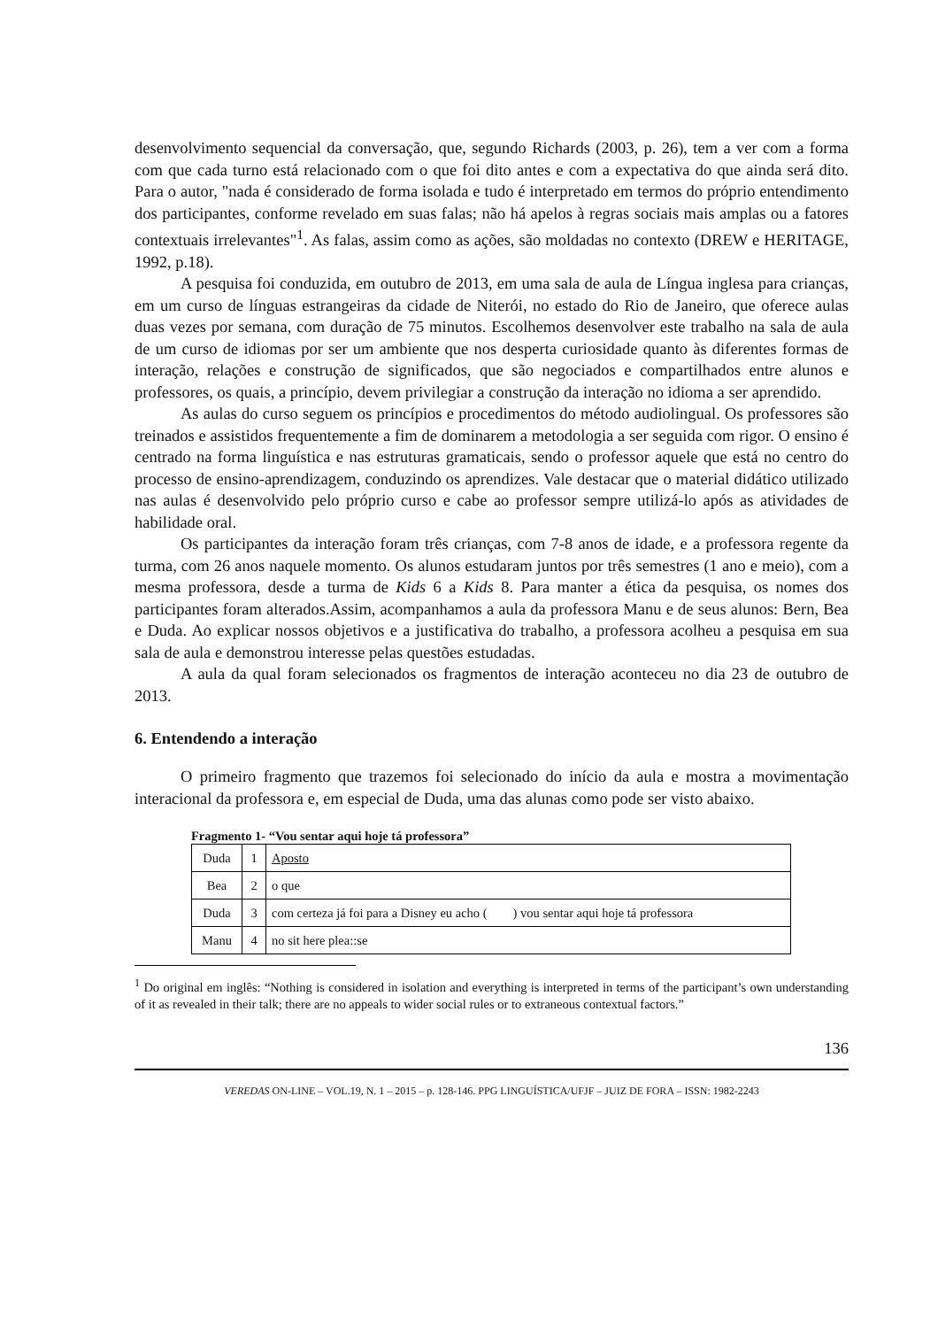desenvolvimento sequencial da conversação, que, segundo Richards (2003, p. 26), tem a ver com a forma com que cada turno está relacionado com o que foi dito antes e com a expectativa do que ainda será dito. Para o autor, "nada é considerado de forma isolada e tudo é interpretado em termos do próprio entendimento dos participantes, conforme revelado em suas falas; não há apelos à regras sociais mais amplas ou a fatores contextuais irrelevantes"<sup>1</sup>. As falas, assim como as ações, são moldadas no contexto (DREW e HERITAGE, 1992, p.18).
A pesquisa foi conduzida, em outubro de 2013, em uma sala de aula de Língua inglesa para crianças, em um curso de línguas estrangeiras da cidade de Niterói, no estado do Rio de Janeiro, que oferece aulas duas vezes por semana, com duração de 75 minutos. Escolhemos desenvolver este trabalho na sala de aula de um curso de idiomas por ser um ambiente que nos desperta curiosidade quanto às diferentes formas de interação, relações e construção de significados, que são negociados e compartilhados entre alunos e professores, os quais, a princípio, devem privilegiar a construção da interação no idioma a ser aprendido.
As aulas do curso seguem os princípios e procedimentos do método audiolingual. Os professores são treinados e assistidos frequentemente a fim de dominarem a metodologia a ser seguida com rigor. O ensino é centrado na forma linguística e nas estruturas gramaticais, sendo o professor aquele que está no centro do processo de ensino-aprendizagem, conduzindo os aprendizes. Vale destacar que o material didático utilizado nas aulas é desenvolvido pelo próprio curso e cabe ao professor sempre utilizá-lo após as atividades de habilidade oral.
Os participantes da interação foram três crianças, com 7-8 anos de idade, e a professora regente da turma, com 26 anos naquele momento. Os alunos estudaram juntos por três semestres (1 ano e meio), com a mesma professora, desde a turma de Kids 6 a Kids 8. Para manter a ética da pesquisa, os nomes dos participantes foram alterados.Assim, acompanhamos a aula da professora Manu e de seus alunos: Bern, Bea e Duda. Ao explicar nossos objetivos e a justificativa do trabalho, a professora acolheu a pesquisa em sua sala de aula e demonstrou interesse pelas questões estudadas.
A aula da qual foram selecionados os fragmentos de interação aconteceu no dia 23 de outubro de 2013.
6. Entendendo a interação
O primeiro fragmento que trazemos foi selecionado do início da aula e mostra a movimentação interacional da professora e, em especial de Duda, uma das alunas como pode ser visto abaixo.
Fragmento 1- “Vou sentar aqui hoje tá professora”
| Duda | 1 | Aposto |
| Bea | 2 | o que |
| Duda | 3 | com certeza já foi para a Disney eu acho ( ) vou sentar aqui hoje tá professora |
| Manu | 4 | no sit here plea::se |
<sup>1</sup> Do original em inglês: “Nothing is considered in isolation and everything is interpreted in terms of the participant’s own understanding of it as revealed in their talk; there are no appeals to wider social rules or to extraneous contextual factors.”
136
VEREDAS ON-LINE – VOL.19, N. 1 – 2015 – p. 128-146. PPG LINGUÍSTICA/UFJF – JUIZ DE FORA – ISSN: 1982-2243